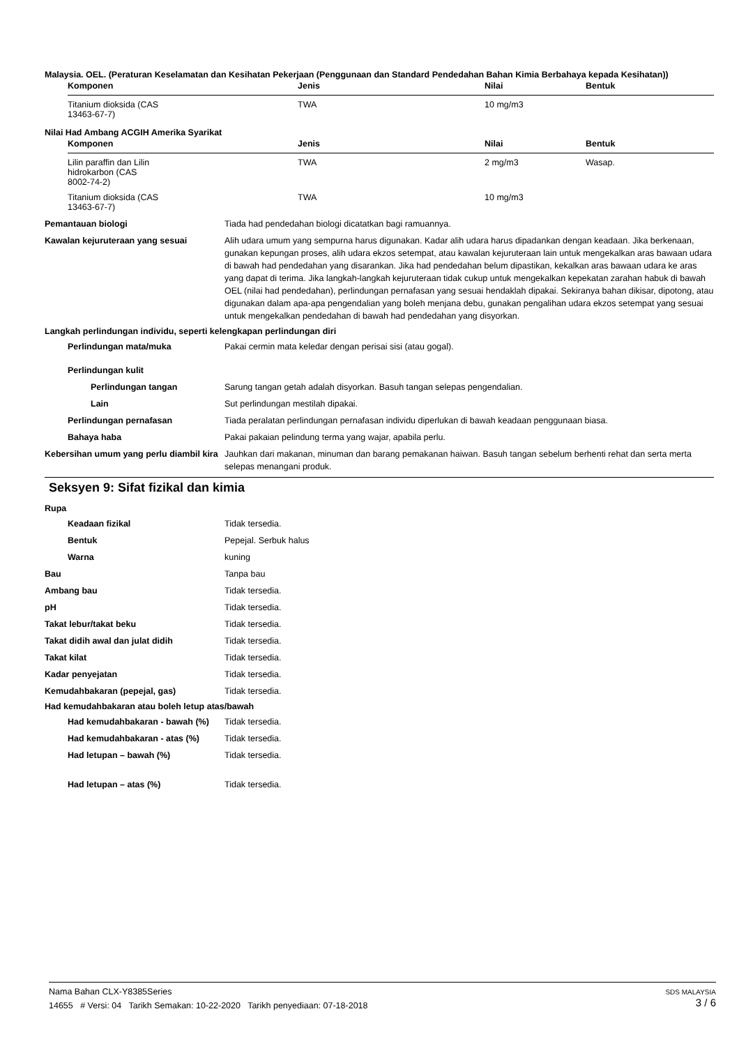Malaysia. OEL. (Peraturan Keselamatan dan Kesihatan Pekerjaan (Penggunaan dan Standard Pendedahan Bahan Kimia Berbahaya kepada Kesihatan))
| Komponen | Jenis | Nilai | Bentuk |
| --- | --- | --- | --- |
| Titanium dioksida (CAS 13463-67-7) | TWA | 10 mg/m3 | |
Nilai Had Ambang ACGIH Amerika Syarikat
| Komponen | Jenis | Nilai | Bentuk |
| --- | --- | --- | --- |
| Lilin paraffin dan Lilin hidrokarbon (CAS 8002-74-2) | TWA | 2 mg/m3 | Wasap. |
| Titanium dioksida (CAS 13463-67-7) | TWA | 10 mg/m3 | |
Pemantauan biologi Tiada had pendedahan biologi dicatatkan bagi ramuannya.
Kawalan kejuruteraan yang sesuai Alih udara umum yang sempurna harus digunakan. Kadar alih udara harus dipadankan dengan keadaan. Jika berkenaan, gunakan kepungan proses, alih udara ekzos setempat, atau kawalan kejuruteraan lain untuk mengekalkan aras bawaan udara di bawah had pendedahan yang disarankan. Jika had pendedahan belum dipastikan, kekalkan aras bawaan udara ke aras yang dapat di terima. Jika langkah-langkah kejuruteraan tidak cukup untuk mengekalkan kepekatan zarahan habuk di bawah OEL (nilai had pendedahan), perlindungan pernafasan yang sesuai hendaklah dipakai. Sekiranya bahan dikisar, dipotong, atau digunakan dalam apa-apa pengendalian yang boleh menjana debu, gunakan pengalihan udara ekzos setempat yang sesuai untuk mengekalkan pendedahan di bawah had pendedahan yang disyorkan.
Langkah perlindungan individu, seperti kelengkapan perlindungan diri
Perlindungan mata/muka Pakai cermin mata keledar dengan perisai sisi (atau gogal).
Perlindungan kulit
Perlindungan tangan Sarung tangan getah adalah disyorkan. Basuh tangan selepas pengendalian.
Lain Sut perlindungan mestilah dipakai.
Perlindungan pernafasan Tiada peralatan perlindungan pernafasan individu diperlukan di bawah keadaan penggunaan biasa.
Bahaya haba Pakai pakaian pelindung terma yang wajar, apabila perlu.
Kebersihan umum yang perlu diambil kira
Jauhkan dari makanan, minuman dan barang pemakanan haiwan. Basuh tangan sebelum berhenti rehat dan serta merta selepas menangani produk.
Seksyen 9: Sifat fizikal dan kimia
Rupa
Keadaan fizikal Tidak tersedia.
Bentuk Pepejal. Serbuk halus
Warna kuning
Bau Tanpa bau
Ambang bau Tidak tersedia.
pH Tidak tersedia.
Takat lebur/takat beku Tidak tersedia.
Takat didih awal dan julat didih Tidak tersedia.
Takat kilat Tidak tersedia.
Kadar penyejatan Tidak tersedia.
Kemudahbakaran (pepejal, gas) Tidak tersedia.
Had kemudahbakaran atau boleh letup atas/bawah
Had kemudahbakaran - bawah (%) Tidak tersedia.
Had kemudahbakaran - atas (%) Tidak tersedia.
Had letupan – bawah (%) Tidak tersedia.
Had letupan – atas (%) Tidak tersedia.
SDS MALAYSIA
3 / 6
Nama Bahan CLX-Y8385Series
14655 # Versi: 04 Tarikh Semakan: 10-22-2020 Tarikh penyediaan: 07-18-2018